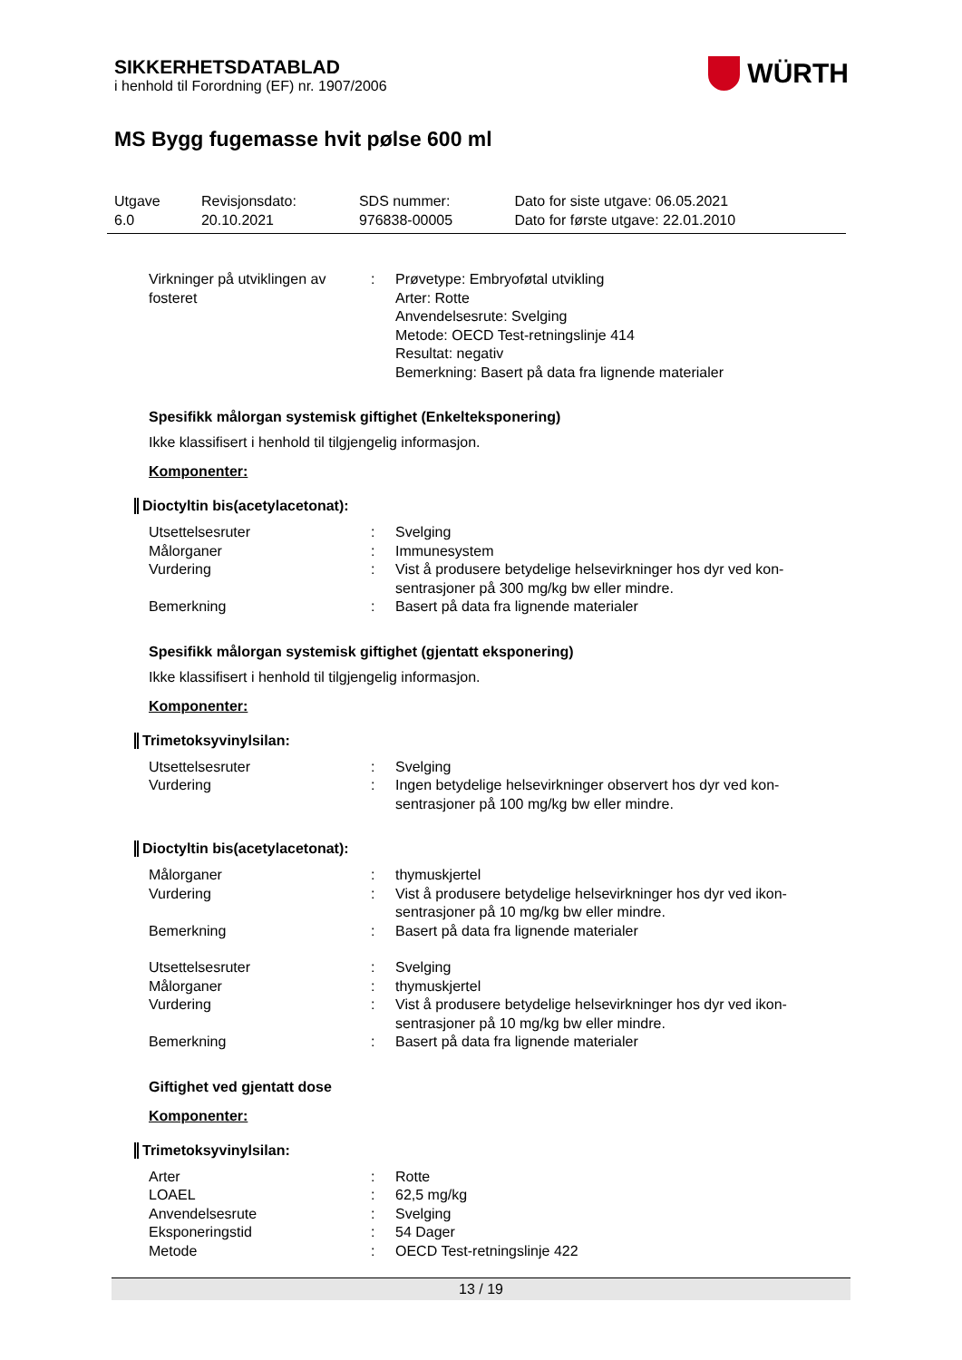SIKKERHETSDATABLAD
i henhold til Forordning (EF) nr. 1907/2006
WÜRTH
MS Bygg fugemasse hvit pølse 600 ml
| Utgave 6.0 | Revisjonsdato: 20.10.2021 | SDS nummer: 976838-00005 | Dato for siste utgave: 06.05.2021 Dato for første utgave: 22.01.2010 |
| Virkninger på utviklingen av fosteret | : | Prøvetype: Embryoføtal utvikling Arter: Rotte Anvendelsesrute: Svelging Metode: OECD Test-retningslinje 414 Resultat: negativ Bemerkning: Basert på data fra lignende materialer |
Spesifikk målorgan systemisk giftighet (Enkelteksponering)
Ikke klassifisert i henhold til tilgjengelig informasjon.
Komponenter:
Dioctyltin bis(acetylacetonat):
| Utsettelsesruter | : | Svelging |
| Målorganer | : | Immunesystem |
| Vurdering | : | Vist å produsere betydelige helsevirkninger hos dyr ved kon-sentrasjoner på 300 mg/kg bw eller mindre. |
| Bemerkning | : | Basert på data fra lignende materialer |
Spesifikk målorgan systemisk giftighet (gjentatt eksponering)
Ikke klassifisert i henhold til tilgjengelig informasjon.
Komponenter:
Trimetoksyvinylsilan:
| Utsettelsesruter | : | Svelging |
| Vurdering | : | Ingen betydelige helsevirkninger observert hos dyr ved kon-sentrasjoner på 100 mg/kg bw eller mindre. |
Dioctyltin bis(acetylacetonat):
| Målorganer | : | thymuskjertel |
| Vurdering | : | Vist å produsere betydelige helsevirkninger hos dyr ved ikon-sentrasjoner på 10 mg/kg bw eller mindre. |
| Bemerkning | : | Basert på data fra lignende materialer |
| Utsettelsesruter | : | Svelging |
| Målorganer | : | thymuskjertel |
| Vurdering | : | Vist å produsere betydelige helsevirkninger hos dyr ved ikon-sentrasjoner på 10 mg/kg bw eller mindre. |
| Bemerkning | : | Basert på data fra lignende materialer |
Giftighet ved gjentatt dose
Komponenter:
Trimetoksyvinylsilan:
| Arter | : | Rotte |
| LOAEL | : | 62,5 mg/kg |
| Anvendelsesrute | : | Svelging |
| Eksponeringstid | : | 54 Dager |
| Metode | : | OECD Test-retningslinje 422 |
13 / 19